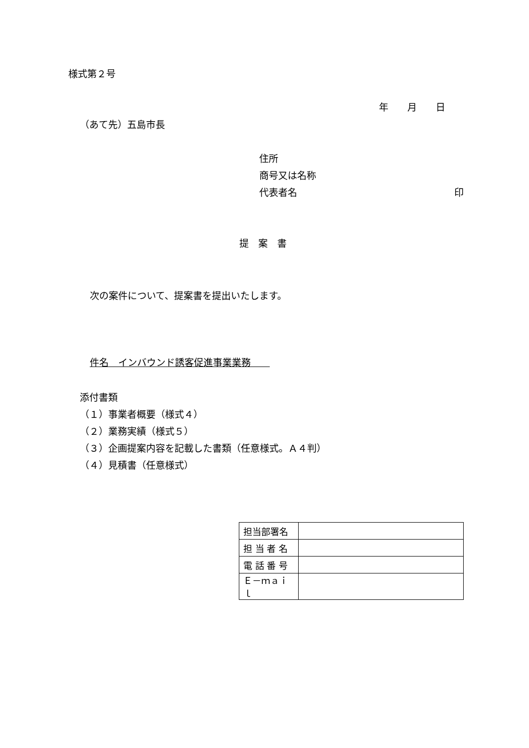様式第２号
年　　月　　日
（あて先）五島市長
住所
商号又は名称
代表者名 印
提　案　書
次の案件について、提案書を提出いたします。
件名　インバウンド誘客促進事業業務　　
添付書類
（１）事業者概要（様式４）
（２）業務実績（様式５）
（３）企画提案内容を記載した書類（任意様式。Ａ４判）
（４）見積書（任意様式）
| 担当部署名 | |
| 担 当 者 名 | |
| 電 話 番 号 | |
| Ｅ－ｍａｉｌ | |